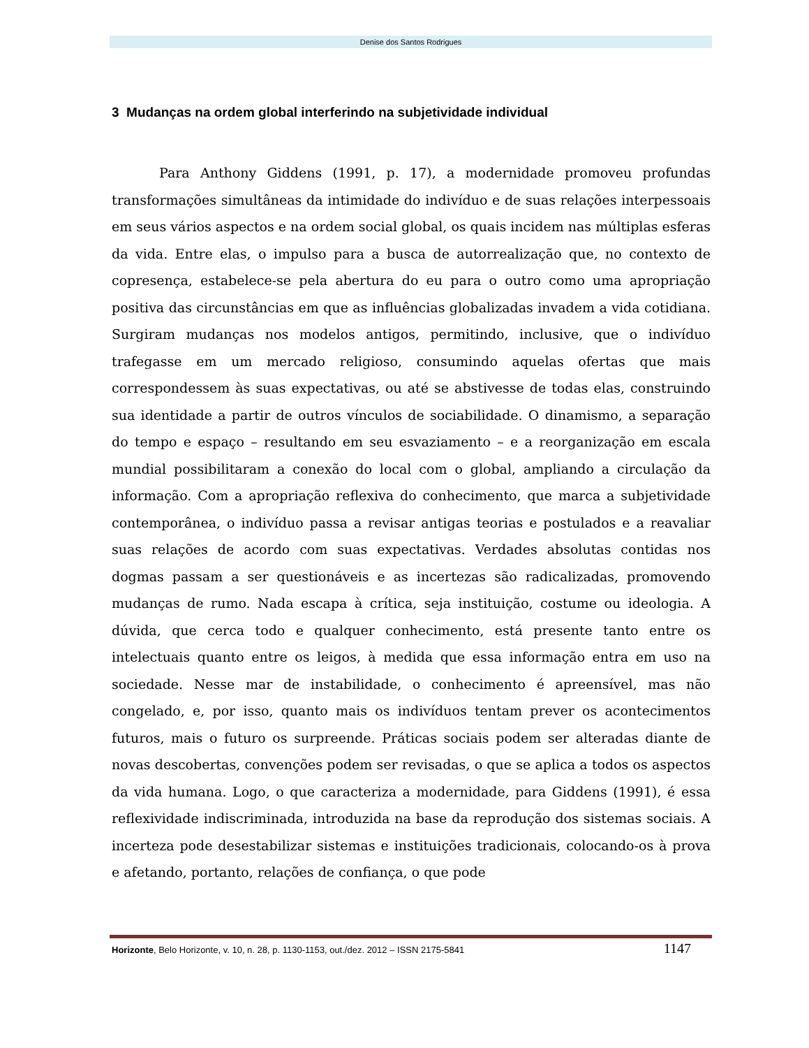Denise dos Santos Rodrigues
3 Mudanças na ordem global interferindo na subjetividade individual
Para Anthony Giddens (1991, p. 17), a modernidade promoveu profundas transformações simultâneas da intimidade do indivíduo e de suas relações interpessoais em seus vários aspectos e na ordem social global, os quais incidem nas múltiplas esferas da vida. Entre elas, o impulso para a busca de autorrealização que, no contexto de copresença, estabelece-se pela abertura do eu para o outro como uma apropriação positiva das circunstâncias em que as influências globalizadas invadem a vida cotidiana. Surgiram mudanças nos modelos antigos, permitindo, inclusive, que o indivíduo trafegasse em um mercado religioso, consumindo aquelas ofertas que mais correspondessem às suas expectativas, ou até se abstivesse de todas elas, construindo sua identidade a partir de outros vínculos de sociabilidade. O dinamismo, a separação do tempo e espaço – resultando em seu esvaziamento – e a reorganização em escala mundial possibilitaram a conexão do local com o global, ampliando a circulação da informação. Com a apropriação reflexiva do conhecimento, que marca a subjetividade contemporânea, o indivíduo passa a revisar antigas teorias e postulados e a reavaliar suas relações de acordo com suas expectativas. Verdades absolutas contidas nos dogmas passam a ser questionáveis e as incertezas são radicalizadas, promovendo mudanças de rumo. Nada escapa à crítica, seja instituição, costume ou ideologia. A dúvida, que cerca todo e qualquer conhecimento, está presente tanto entre os intelectuais quanto entre os leigos, à medida que essa informação entra em uso na sociedade. Nesse mar de instabilidade, o conhecimento é apreensível, mas não congelado, e, por isso, quanto mais os indivíduos tentam prever os acontecimentos futuros, mais o futuro os surpreende. Práticas sociais podem ser alteradas diante de novas descobertas, convenções podem ser revisadas, o que se aplica a todos os aspectos da vida humana. Logo, o que caracteriza a modernidade, para Giddens (1991), é essa reflexividade indiscriminada, introduzida na base da reprodução dos sistemas sociais. A incerteza pode desestabilizar sistemas e instituições tradicionais, colocando-os à prova e afetando, portanto, relações de confiança, o que pode
Horizonte, Belo Horizonte, v. 10, n. 28, p. 1130-1153, out./dez. 2012 – ISSN 2175-5841 1147